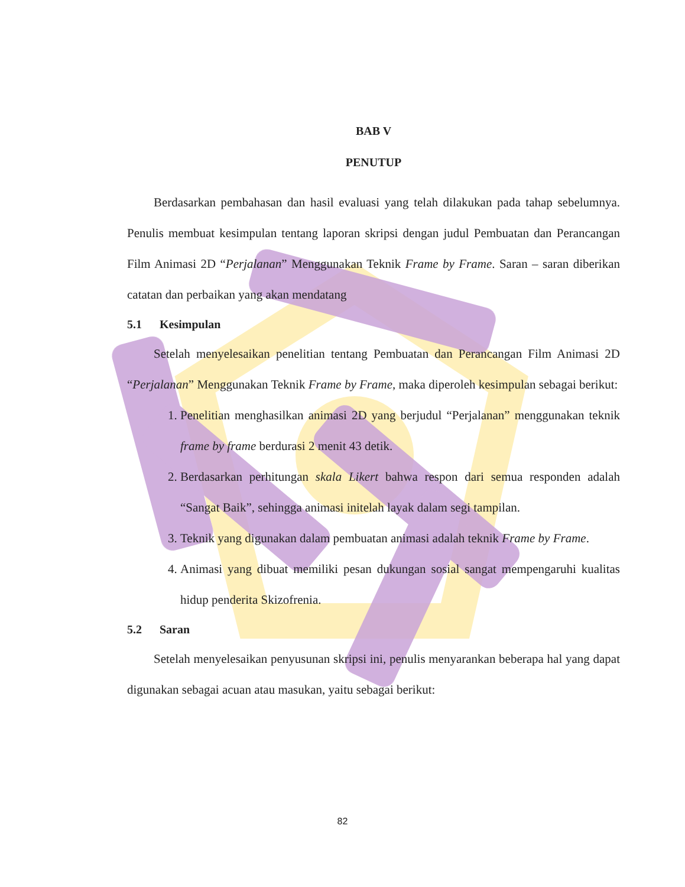BAB V
PENUTUP
Berdasarkan pembahasan dan hasil evaluasi yang telah dilakukan pada tahap sebelumnya. Penulis membuat kesimpulan tentang laporan skripsi dengan judul Pembuatan dan Perancangan Film Animasi 2D “Perjalanan” Menggunakan Teknik Frame by Frame. Saran – saran diberikan catatan dan perbaikan yang akan mendatang
5.1 Kesimpulan
Setelah menyelesaikan penelitian tentang Pembuatan dan Perancangan Film Animasi 2D “Perjalanan” Menggunakan Teknik Frame by Frame, maka diperoleh kesimpulan sebagai berikut:
1. Penelitian menghasilkan animasi 2D yang berjudul “Perjalanan” menggunakan teknik frame by frame berdurasi 2 menit 43 detik.
2. Berdasarkan perhitungan skala Likert bahwa respon dari semua responden adalah “Sangat Baik”, sehingga animasi initelah layak dalam segi tampilan.
3. Teknik yang digunakan dalam pembuatan animasi adalah teknik Frame by Frame.
4. Animasi yang dibuat memiliki pesan dukungan sosial sangat mempengaruhi kualitas hidup penderita Skizofrenia.
5.2 Saran
Setelah menyelesaikan penyusunan skripsi ini, penulis menyarankan beberapa hal yang dapat digunakan sebagai acuan atau masukan, yaitu sebagai berikut:
82